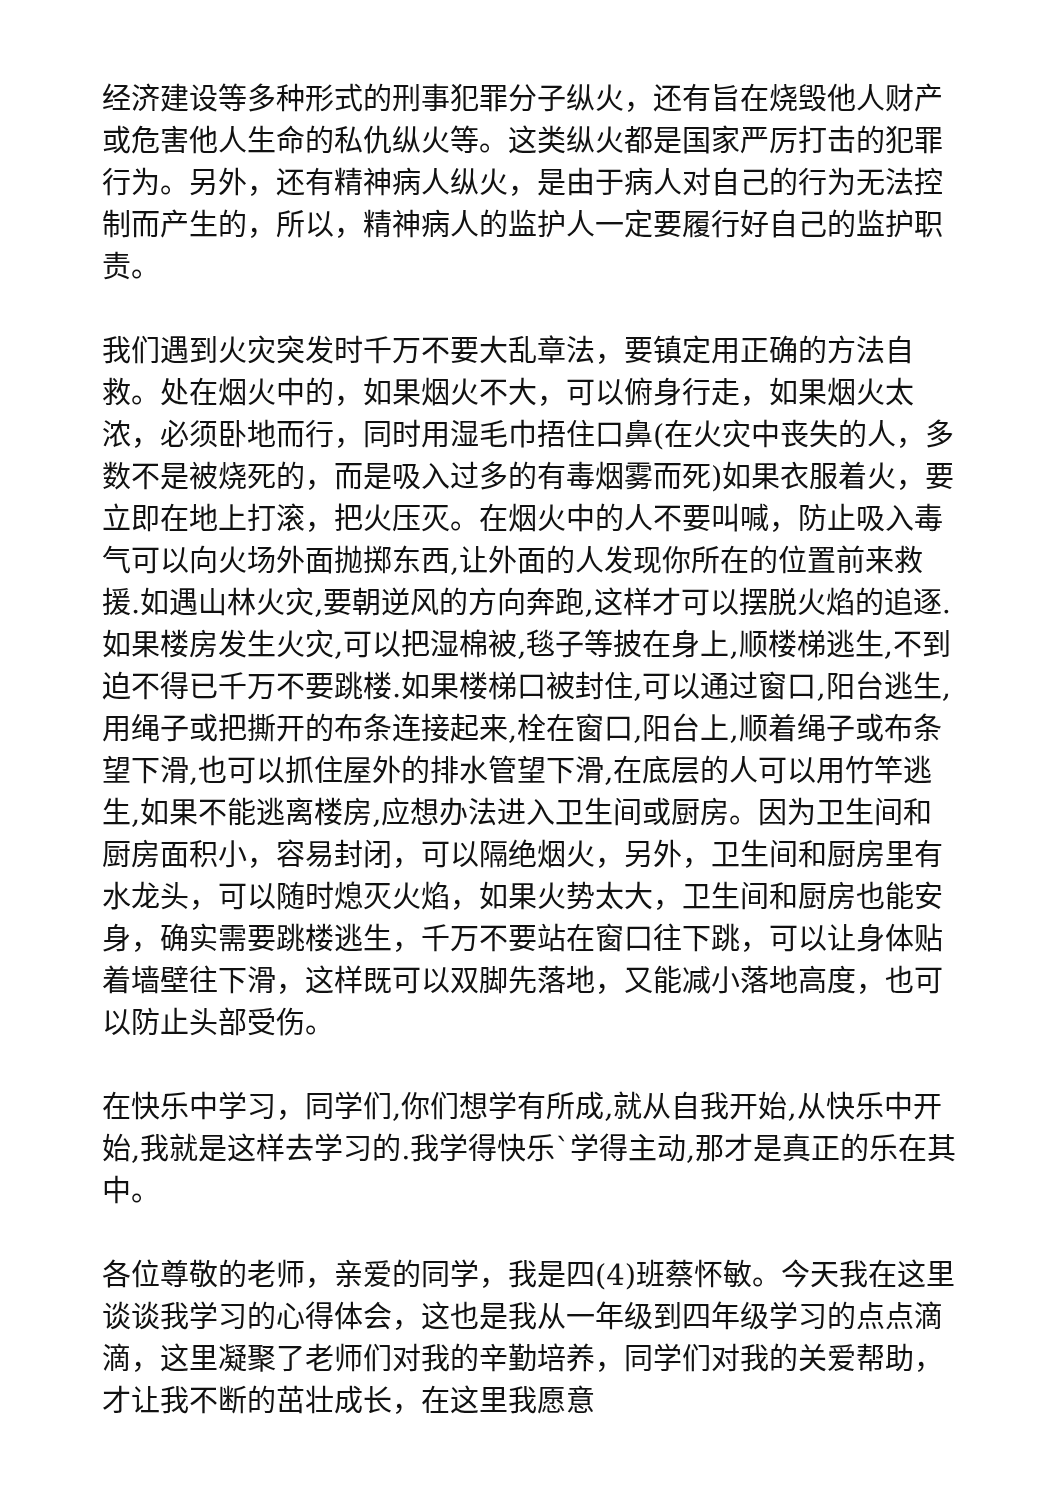经济建设等多种形式的刑事犯罪分子纵火，还有旨在烧毁他人财产或危害他人生命的私仇纵火等。这类纵火都是国家严厉打击的犯罪行为。另外，还有精神病人纵火，是由于病人对自己的行为无法控制而产生的，所以，精神病人的监护人一定要履行好自己的监护职责。
我们遇到火灾突发时千万不要大乱章法，要镇定用正确的方法自救。处在烟火中的，如果烟火不大，可以俯身行走，如果烟火太浓，必须卧地而行，同时用湿毛巾捂住口鼻(在火灾中丧失的人，多数不是被烧死的，而是吸入过多的有毒烟雾而死)如果衣服着火，要立即在地上打滚，把火压灭。在烟火中的人不要叫喊，防止吸入毒气可以向火场外面抛掷东西,让外面的人发现你所在的位置前来救援.如遇山林火灾,要朝逆风的方向奔跑,这样才可以摆脱火焰的追逐.如果楼房发生火灾,可以把湿棉被,毯子等披在身上,顺楼梯逃生,不到迫不得已千万不要跳楼.如果楼梯口被封住,可以通过窗口,阳台逃生,用绳子或把撕开的布条连接起来,栓在窗口,阳台上,顺着绳子或布条望下滑,也可以抓住屋外的排水管望下滑,在底层的人可以用竹竿逃生,如果不能逃离楼房,应想办法进入卫生间或厨房。因为卫生间和厨房面积小，容易封闭，可以隔绝烟火，另外，卫生间和厨房里有水龙头，可以随时熄灭火焰，如果火势太大，卫生间和厨房也能安身，确实需要跳楼逃生，千万不要站在窗口往下跳，可以让身体贴着墙壁往下滑，这样既可以双脚先落地，又能减小落地高度，也可以防止头部受伤。
在快乐中学习，同学们,你们想学有所成,就从自我开始,从快乐中开始,我就是这样去学习的.我学得快乐`学得主动,那才是真正的乐在其中。
各位尊敬的老师，亲爱的同学，我是四(4)班蔡怀敏。今天我在这里谈谈我学习的心得体会，这也是我从一年级到四年级学习的点点滴滴，这里凝聚了老师们对我的辛勤培养，同学们对我的关爱帮助，才让我不断的茁壮成长，在这里我愿意